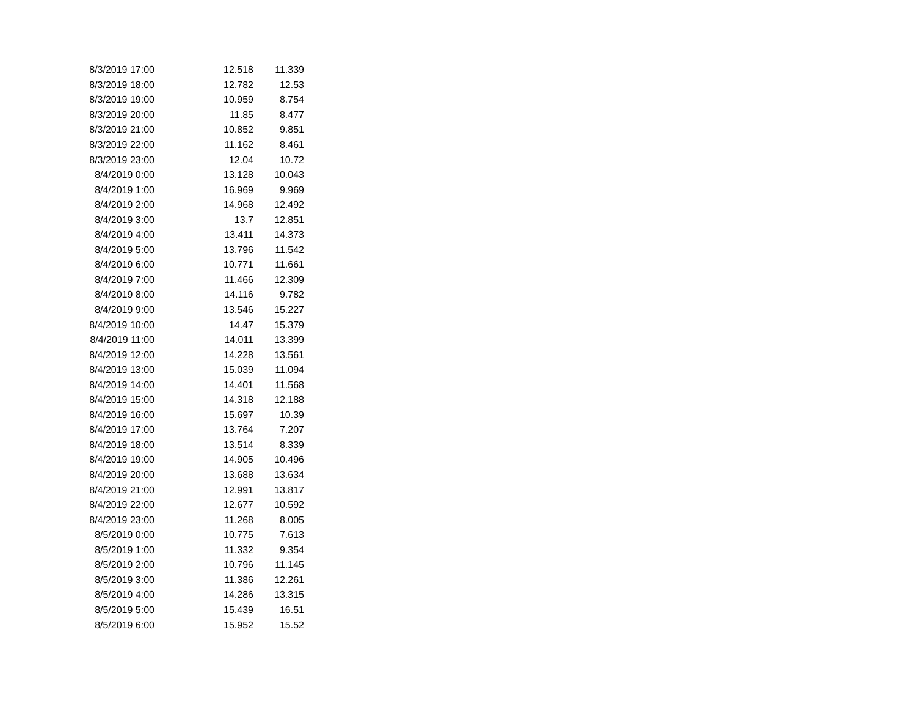| 8/3/2019 17:00 | 12.518 | 11.339 |
| 8/3/2019 18:00 | 12.782 | 12.53 |
| 8/3/2019 19:00 | 10.959 | 8.754 |
| 8/3/2019 20:00 | 11.85 | 8.477 |
| 8/3/2019 21:00 | 10.852 | 9.851 |
| 8/3/2019 22:00 | 11.162 | 8.461 |
| 8/3/2019 23:00 | 12.04 | 10.72 |
| 8/4/2019 0:00 | 13.128 | 10.043 |
| 8/4/2019 1:00 | 16.969 | 9.969 |
| 8/4/2019 2:00 | 14.968 | 12.492 |
| 8/4/2019 3:00 | 13.7 | 12.851 |
| 8/4/2019 4:00 | 13.411 | 14.373 |
| 8/4/2019 5:00 | 13.796 | 11.542 |
| 8/4/2019 6:00 | 10.771 | 11.661 |
| 8/4/2019 7:00 | 11.466 | 12.309 |
| 8/4/2019 8:00 | 14.116 | 9.782 |
| 8/4/2019 9:00 | 13.546 | 15.227 |
| 8/4/2019 10:00 | 14.47 | 15.379 |
| 8/4/2019 11:00 | 14.011 | 13.399 |
| 8/4/2019 12:00 | 14.228 | 13.561 |
| 8/4/2019 13:00 | 15.039 | 11.094 |
| 8/4/2019 14:00 | 14.401 | 11.568 |
| 8/4/2019 15:00 | 14.318 | 12.188 |
| 8/4/2019 16:00 | 15.697 | 10.39 |
| 8/4/2019 17:00 | 13.764 | 7.207 |
| 8/4/2019 18:00 | 13.514 | 8.339 |
| 8/4/2019 19:00 | 14.905 | 10.496 |
| 8/4/2019 20:00 | 13.688 | 13.634 |
| 8/4/2019 21:00 | 12.991 | 13.817 |
| 8/4/2019 22:00 | 12.677 | 10.592 |
| 8/4/2019 23:00 | 11.268 | 8.005 |
| 8/5/2019 0:00 | 10.775 | 7.613 |
| 8/5/2019 1:00 | 11.332 | 9.354 |
| 8/5/2019 2:00 | 10.796 | 11.145 |
| 8/5/2019 3:00 | 11.386 | 12.261 |
| 8/5/2019 4:00 | 14.286 | 13.315 |
| 8/5/2019 5:00 | 15.439 | 16.51 |
| 8/5/2019 6:00 | 15.952 | 15.52 |